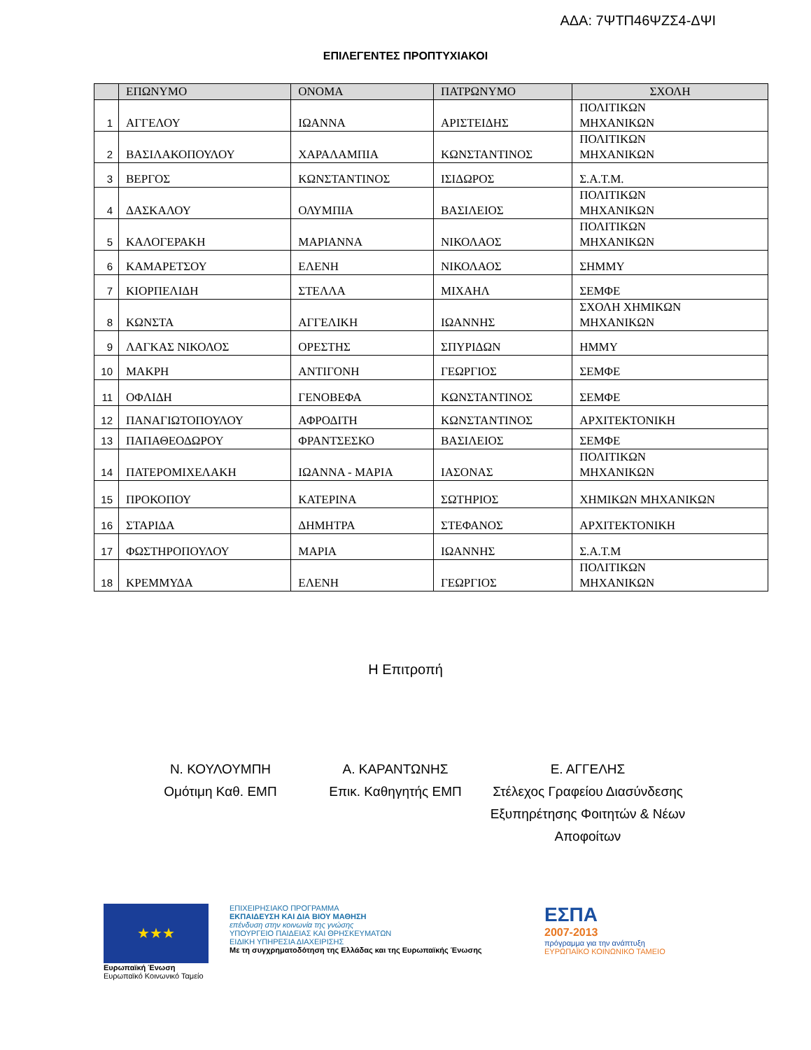ΑΔΑ: 7ΨΤΠ46ΨΖΣ4-ΔΨΙ
ΕΠΙΛΕΓΕΝΤΕΣ ΠΡΟΠΤΥΧΙΑΚΟΙ
| | ΕΠΩΝΥΜΟ | ΟΝΟΜΑ | ΠΑΤΡΩΝΥΜΟ | ΣΧΟΛΗ |
| --- | --- | --- | --- | --- |
| 1 | ΑΓΓΕΛΟΥ | ΙΩΑΝΝΑ | ΑΡΙΣΤΕΙΔΗΣ | ΠΟΛΙΤΙΚΩΝ ΜΗΧΑΝΙΚΩΝ |
| 2 | ΒΑΣΙΛΑΚΟΠΟΥΛΟΥ | ΧΑΡΑΛΑΜΠΙΑ | ΚΩΝΣΤΑΝΤΙΝΟΣ | ΠΟΛΙΤΙΚΩΝ ΜΗΧΑΝΙΚΩΝ |
| 3 | ΒΕΡΓΟΣ | ΚΩΝΣΤΑΝΤΙΝΟΣ | ΙΣΙΔΩΡΟΣ | Σ.Α.Τ.Μ. |
| 4 | ΔΑΣΚΑΛΟΥ | ΟΛΥΜΠΙΑ | ΒΑΣΙΛΕΙΟΣ | ΠΟΛΙΤΙΚΩΝ ΜΗΧΑΝΙΚΩΝ |
| 5 | ΚΑΛΟΓΕΡΑΚΗ | ΜΑΡΙΑΝΝΑ | ΝΙΚΟΛΑΟΣ | ΠΟΛΙΤΙΚΩΝ ΜΗΧΑΝΙΚΩΝ |
| 6 | ΚΑΜΑΡΕΤΣΟΥ | ΕΛΕΝΗ | ΝΙΚΟΛΑΟΣ | ΣΗΜΜΥ |
| 7 | ΚΙΟΡΠΕΛΙΔΗ | ΣΤΕΛΛΑ | ΜΙΧΑΗΛ | ΣΕΜΦΕ |
| 8 | ΚΩΝΣΤΑ | ΑΓΓΕΛΙΚΗ | ΙΩΑΝΝΗΣ | ΣΧΟΛΗ ΧΗΜΙΚΩΝ ΜΗΧΑΝΙΚΩΝ |
| 9 | ΛΑΓΚΑΣ ΝΙΚΟΛΟΣ | ΟΡΕΣΤΗΣ | ΣΠΥΡΙΔΩΝ | ΗΜΜΥ |
| 10 | ΜΑΚΡΗ | ΑΝΤΙΓΟΝΗ | ΓΕΩΡΓΙΟΣ | ΣΕΜΦΕ |
| 11 | ΟΦΛΙΔΗ | ΓΕΝΟΒΕΦΑ | ΚΩΝΣΤΑΝΤΙΝΟΣ | ΣΕΜΦΕ |
| 12 | ΠΑΝΑΓΙΩΤΟΠΟΥΛΟΥ | ΑΦΡΟΔΙΤΗ | ΚΩΝΣΤΑΝΤΙΝΟΣ | ΑΡΧΙΤΕΚΤΟΝΙΚΗ |
| 13 | ΠΑΠΑΘΕΟΔΩΡΟΥ | ΦΡΑΝΤΣΕΣΚΟ | ΒΑΣΙΛΕΙΟΣ | ΣΕΜΦΕ |
| 14 | ΠΑΤΕΡΟΜΙΧΕΛΑΚΗ | ΙΩΑΝΝΑ - ΜΑΡΙΑ | ΙΑΣΟΝΑΣ | ΠΟΛΙΤΙΚΩΝ ΜΗΧΑΝΙΚΩΝ |
| 15 | ΠΡΟΚΟΠΟΥ | ΚΑΤΕΡΙΝΑ | ΣΩΤΗΡΙΟΣ | ΧΗΜΙΚΩΝ ΜΗΧΑΝΙΚΩΝ |
| 16 | ΣΤΑΡΙΔΑ | ΔΗΜΗΤΡΑ | ΣΤΕΦΑΝΟΣ | ΑΡΧΙΤΕΚΤΟΝΙΚΗ |
| 17 | ΦΩΣΤΗΡΟΠΟΥΛΟΥ | ΜΑΡΙΑ | ΙΩΑΝΝΗΣ | Σ.Α.Τ.Μ |
| 18 | ΚΡΕΜΜΥΔΑ | ΕΛΕΝΗ | ΓΕΩΡΓΙΟΣ | ΠΟΛΙΤΙΚΩΝ ΜΗΧΑΝΙΚΩΝ |
Η Επιτροπή
Ν. ΚΟΥΛΟΥΜΠΗ
Ομότιμη Καθ. ΕΜΠ
Α. ΚΑΡΑΝΤΩΝΗΣ
Επικ. Καθηγητής ΕΜΠ
Ε. ΑΓΓΕΛΗΣ
Στέλεχος Γραφείου Διασύνδεσης Εξυπηρέτησης Φοιτητών & Νέων Αποφοίτων
★★★
Ευρωπαϊκή Ένωση
Ευρωπαϊκό Κοινωνικό Ταμείο
ΕΠΙΧΕΙΡΗΣΙΑΚΟ ΠΡΟΓΡΑΜΜΑ
ΕΚΠΑΙΔΕΥΣΗ ΚΑΙ ΔΙΑ ΒΙΟΥ ΜΑΘΗΣΗ
επένδυση στην κοινωνία της γνώσης
ΥΠΟΥΡΓΕΙΟ ΠΑΙΔΕΙΑΣ ΚΑΙ ΘΡΗΣΚΕΥΜΑΤΩΝ
ΕΙΔΙΚΗ ΥΠΗΡΕΣΙΑ ΔΙΑΧΕΙΡΙΣΗΣ
Με τη συγχρηματοδότηση της Ελλάδας και της Ευρωπαϊκής Ένωσης
ΕΣΠΑ
2007-2013
πρόγραμμα για την ανάπτυξη
ΕΥΡΩΠΑΪΚΟ ΚΟΙΝΩΝΙΚΟ ΤΑΜΕΙΟ